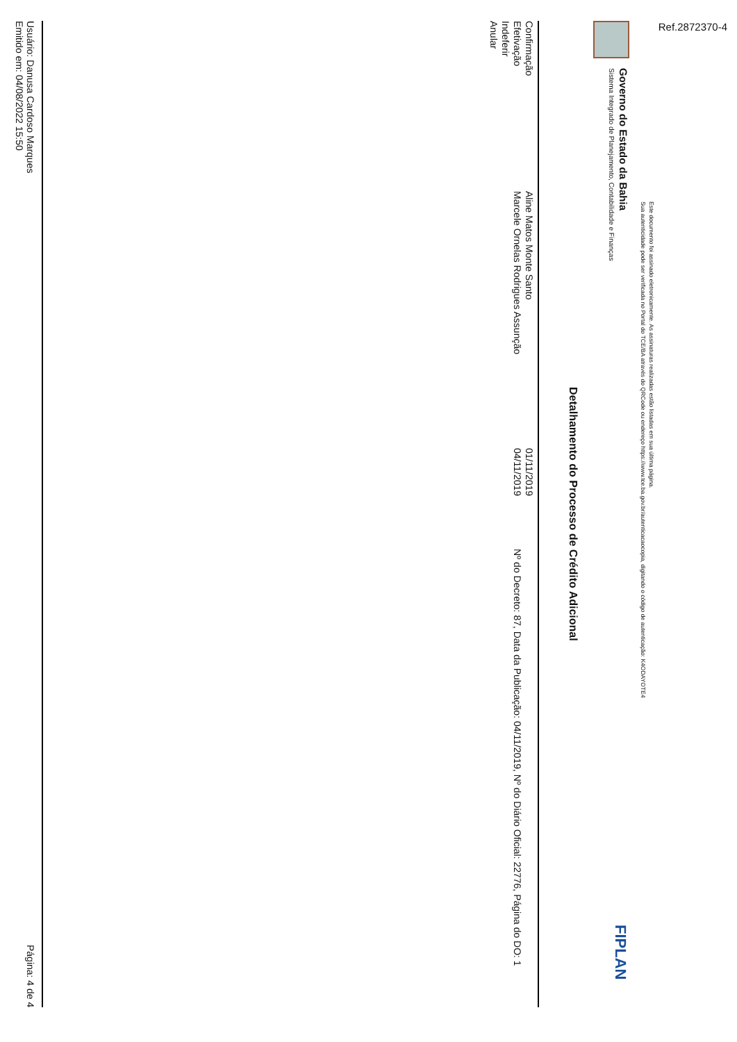Ref.2872370-4
Este documento foi assinado eletronicamente. As assinaturas realizadas estão listadas em sua última página.
Sua autenticidade pode ser verificada no Portal do TCE/BA através do QRCode ou endereço https://www.tce.ba.gov.br/autenticacaocopia, digitando o código de autenticação: K4ODAYOTE4
Governo do Estado da Bahia
Sistema Integrado de Planejamento, Contabilidade e Finanças
FIPLAN
Detalhamento do Processo de Crédito Adicional
| Confirmação | Aline Matos Monte Santo | 01/11/2019 | |
| Efetivação | Marcele Ornelas Rodrigues Assunção | 04/11/2019 | Nº do Decreto: 87, Data da Publicação: 04/11/2019, Nº do Diário Oficial: 22776, Página do DO: 1 |
| Indeferir | | | |
| Anular | | | |
Usuário: Danusa Cardoso Marques
Emitido em: 04/08/2022 15:50
Página: 4 de 4